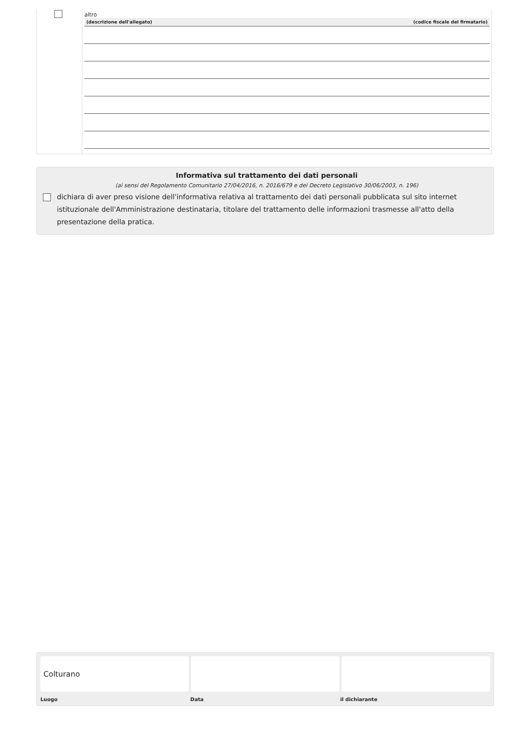altro
(descrizione dell'allegato) (codice fiscale del firmatario)
Informativa sul trattamento dei dati personali
(ai sensi del Regolamento Comunitario 27/04/2016, n. 2016/679 e del Decreto Legislativo 30/06/2003, n. 196)
dichiara di aver preso visione dell'informativa relativa al trattamento dei dati personali pubblicata sul sito internet istituzionale dell'Amministrazione destinataria, titolare del trattamento delle informazioni trasmesse all'atto della presentazione della pratica.
Colturano
Luogo Data il dichiarante